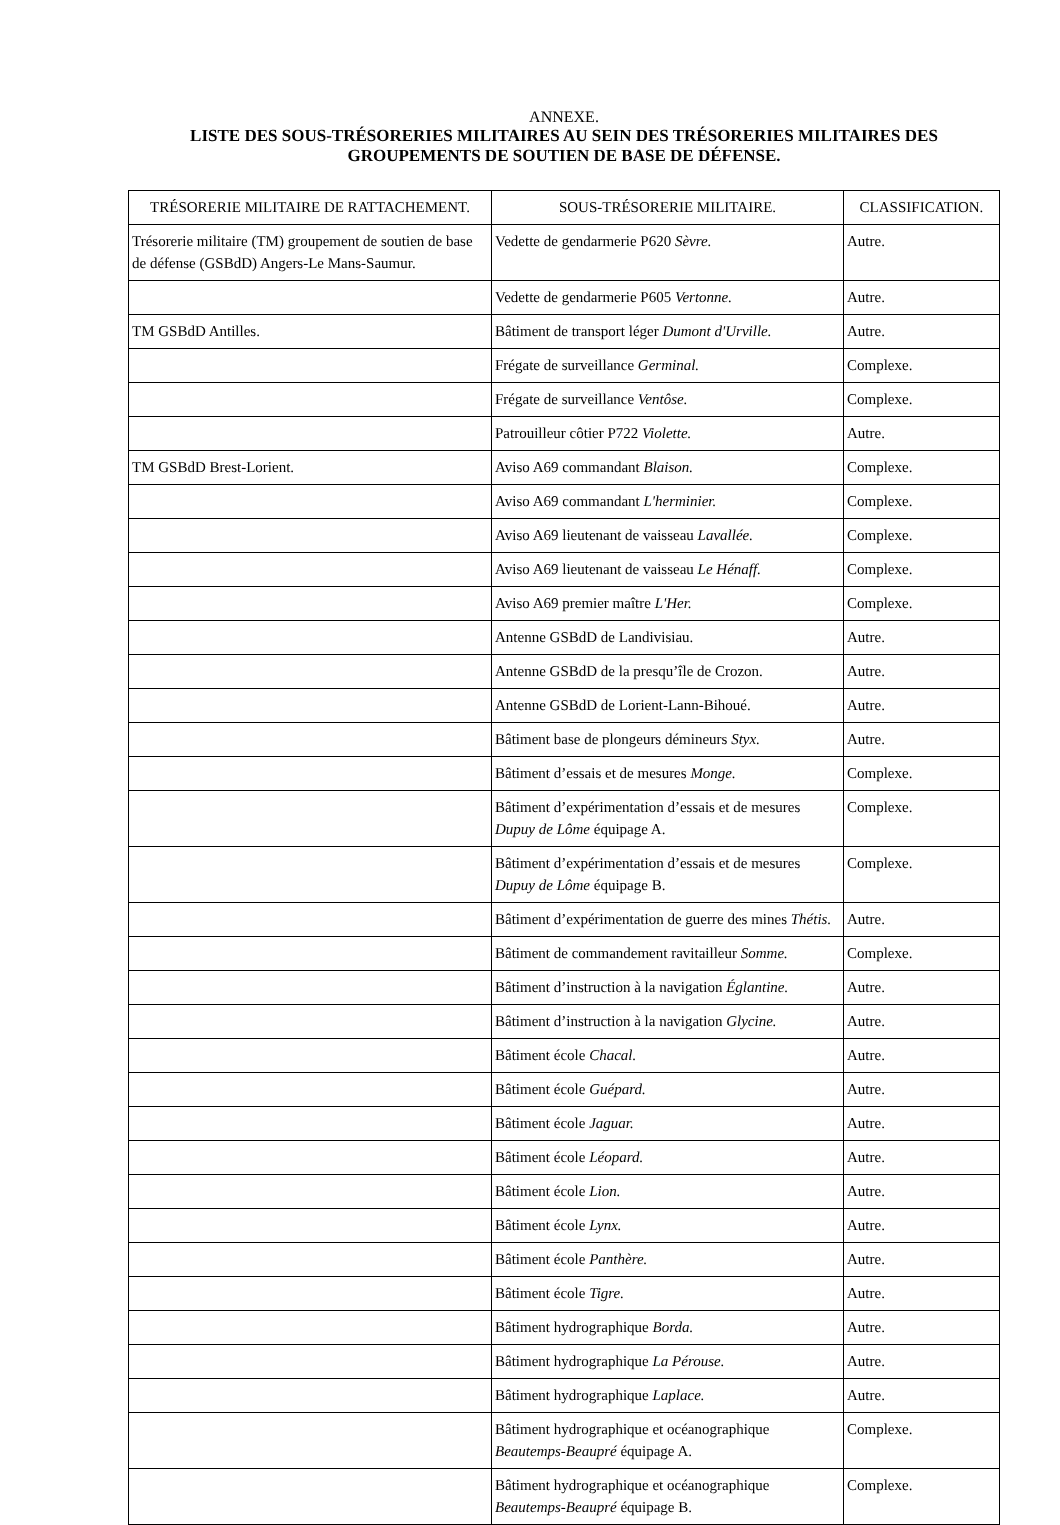ANNEXE.
LISTE DES SOUS-TRÉSORERIES MILITAIRES AU SEIN DES TRÉSORERIES MILITAIRES DES GROUPEMENTS DE SOUTIEN DE BASE DE DÉFENSE.
| TRÉSORERIE MILITAIRE DE RATTACHEMENT. | SOUS-TRÉSORERIE MILITAIRE. | CLASSIFICATION. |
| --- | --- | --- |
| Trésorerie militaire (TM) groupement de soutien de base de défense (GSBdD) Angers-Le Mans-Saumur. | Vedette de gendarmerie P620 Sèvre. | Autre. |
| | Vedette de gendarmerie P605 Vertonne. | Autre. |
| TM GSBdD Antilles. | Bâtiment de transport léger Dumont d'Urville. | Autre. |
| | Frégate de surveillance Germinal. | Complexe. |
| | Frégate de surveillance Ventôse. | Complexe. |
| | Patrouilleur côtier P722 Violette. | Autre. |
| TM GSBdD Brest-Lorient. | Aviso A69 commandant Blaison. | Complexe. |
| | Aviso A69 commandant L'herminier. | Complexe. |
| | Aviso A69 lieutenant de vaisseau Lavallée. | Complexe. |
| | Aviso A69 lieutenant de vaisseau Le Hénaff. | Complexe. |
| | Aviso A69 premier maître L'Her. | Complexe. |
| | Antenne GSBdD de Landivisiau. | Autre. |
| | Antenne GSBdD de la presqu’île de Crozon. | Autre. |
| | Antenne GSBdD de Lorient-Lann-Bihoué. | Autre. |
| | Bâtiment base de plongeurs démineurs Styx. | Autre. |
| | Bâtiment d’essais et de mesures Monge. | Complexe. |
| | Bâtiment d’expérimentation d’essais et de mesures Dupuy de Lôme équipage A. | Complexe. |
| | Bâtiment d’expérimentation d’essais et de mesures Dupuy de Lôme équipage B. | Complexe. |
| | Bâtiment d’expérimentation de guerre des mines Thétis. | Autre. |
| | Bâtiment de commandement ravitailleur Somme. | Complexe. |
| | Bâtiment d’instruction à la navigation Églantine. | Autre. |
| | Bâtiment d’instruction à la navigation Glycine. | Autre. |
| | Bâtiment école Chacal. | Autre. |
| | Bâtiment école Guépard. | Autre. |
| | Bâtiment école Jaguar. | Autre. |
| | Bâtiment école Léopard. | Autre. |
| | Bâtiment école Lion. | Autre. |
| | Bâtiment école Lynx. | Autre. |
| | Bâtiment école Panthère. | Autre. |
| | Bâtiment école Tigre. | Autre. |
| | Bâtiment hydrographique Borda. | Autre. |
| | Bâtiment hydrographique La Pérouse. | Autre. |
| | Bâtiment hydrographique Laplace. | Autre. |
| | Bâtiment hydrographique et océanographique Beautemps-Beaupré équipage A. | Complexe. |
| | Bâtiment hydrographique et océanographique Beautemps-Beaupré équipage B. | Complexe. |